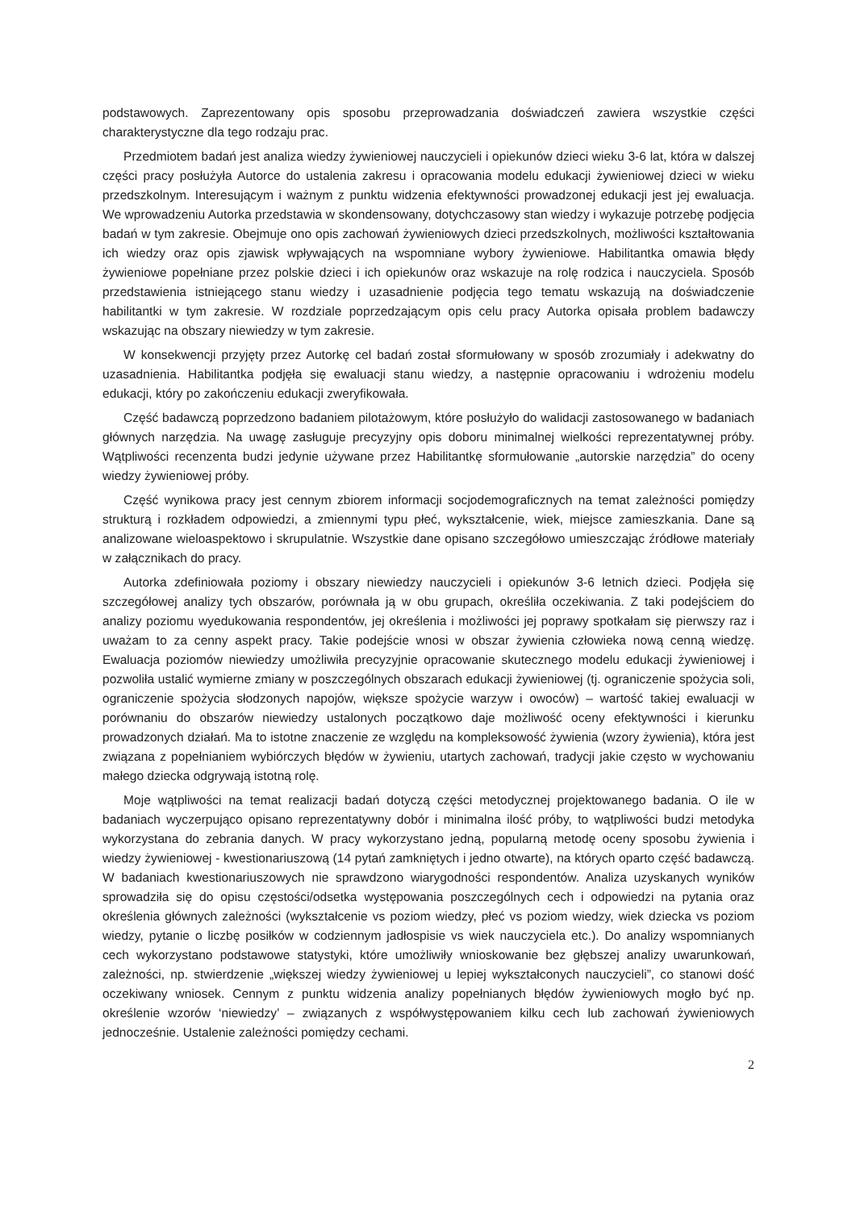podstawowych. Zaprezentowany opis sposobu przeprowadzania doświadczeń zawiera wszystkie części charakterystyczne dla tego rodzaju prac.
Przedmiotem badań jest analiza wiedzy żywieniowej nauczycieli i opiekunów dzieci wieku 3-6 lat, która w dalszej części pracy posłużyła Autorce do ustalenia zakresu i opracowania modelu edukacji żywieniowej dzieci w wieku przedszkolnym. Interesującym i ważnym z punktu widzenia efektywności prowadzonej edukacji jest jej ewaluacja. We wprowadzeniu Autorka przedstawia w skondensowany, dotychczasowy stan wiedzy i wykazuje potrzebę podjęcia badań w tym zakresie. Obejmuje ono opis zachowań żywieniowych dzieci przedszkolnych, możliwości kształtowania ich wiedzy oraz opis zjawisk wpływających na wspomniane wybory żywieniowe. Habilitantka omawia błędy żywieniowe popełniane przez polskie dzieci i ich opiekunów oraz wskazuje na rolę rodzica i nauczyciela. Sposób przedstawienia istniejącego stanu wiedzy i uzasadnienie podjęcia tego tematu wskazują na doświadczenie habilitantki w tym zakresie. W rozdziale poprzedzającym opis celu pracy Autorka opisała problem badawczy wskazując na obszary niewiedzy w tym zakresie.
W konsekwencji przyjęty przez Autorkę cel badań został sformułowany w sposób zrozumiały i adekwatny do uzasadnienia. Habilitantka podjęła się ewaluacji stanu wiedzy, a następnie opracowaniu i wdrożeniu modelu edukacji, który po zakończeniu edukacji zweryfikowała.
Część badawczą poprzedzono badaniem pilotażowym, które posłużyło do walidacji zastosowanego w badaniach głównych narzędzia. Na uwagę zasługuje precyzyjny opis doboru minimalnej wielkości reprezentatywnej próby. Wątpliwości recenzenta budzi jedynie używane przez Habilitantkę sformułowanie „autorskie narzędzia” do oceny wiedzy żywieniowej próby.
Część wynikowa pracy jest cennym zbiorem informacji socjodemograficznych na temat zależności pomiędzy strukturą i rozkładem odpowiedzi, a zmiennymi typu płeć, wykształcenie, wiek, miejsce zamieszkania. Dane są analizowane wieloaspektowo i skrupulatnie. Wszystkie dane opisano szczegółowo umieszczając źródłowe materiały w załącznikach do pracy.
Autorka zdefiniowała poziomy i obszary niewiedzy nauczycieli i opiekunów 3-6 letnich dzieci. Podjęła się szczegółowej analizy tych obszarów, porównała ją w obu grupach, określiła oczekiwania. Z taki podejściem do analizy poziomu wyedukowania respondentów, jej określenia i możliwości jej poprawy spotkałam się pierwszy raz i uważam to za cenny aspekt pracy. Takie podejście wnosi w obszar żywienia człowieka nową cenną wiedzę. Ewaluacja poziomów niewiedzy umożliwiła precyzyjnie opracowanie skutecznego modelu edukacji żywieniowej i pozwoliła ustalić wymierne zmiany w poszczególnych obszarach edukacji żywieniowej (tj. ograniczenie spożycia soli, ograniczenie spożycia słodzonych napojów, większe spożycie warzyw i owoców) – wartość takiej ewaluacji w porównaniu do obszarów niewiedzy ustalonych początkowo daje możliwość oceny efektywności i kierunku prowadzonych działań. Ma to istotne znaczenie ze względu na kompleksowość żywienia (wzory żywienia), która jest związana z popełnianiem wybiórczych błędów w żywieniu, utartych zachowań, tradycji jakie często w wychowaniu małego dziecka odgrywają istotną rolę.
Moje wątpliwości na temat realizacji badań dotyczą części metodycznej projektowanego badania. O ile w badaniach wyczerpująco opisano reprezentatywny dobór i minimalna ilość próby, to wątpliwości budzi metodyka wykorzystana do zebrania danych. W pracy wykorzystano jedną, popularną metodę oceny sposobu żywienia i wiedzy żywieniowej - kwestionariuszową (14 pytań zamkniętych i jedno otwarte), na których oparto część badawczą. W badaniach kwestionariuszowych nie sprawdzono wiarygodności respondentów. Analiza uzyskanych wyników sprowadziła się do opisu częstości/odsetka występowania poszczególnych cech i odpowiedzi na pytania oraz określenia głównych zależności (wykształcenie vs poziom wiedzy, płeć vs poziom wiedzy, wiek dziecka vs poziom wiedzy, pytanie o liczbę posiłków w codziennym jadłospisie vs wiek nauczyciela etc.). Do analizy wspomnianych cech wykorzystano podstawowe statystyki, które umożliwiły wnioskowanie bez głębszej analizy uwarunkowań, zależności, np. stwierdzenie „większej wiedzy żywieniowej u lepiej wykształconych nauczycieli”, co stanowi dość oczekiwany wniosek. Cennym z punktu widzenia analizy popełnianych błędów żywieniowych mogło być np. określenie wzorów ‘niewiedzy’ – związanych z współwystępowaniem kilku cech lub zachowań żywieniowych jednocześnie. Ustalenie zależności pomiędzy cechami.
2